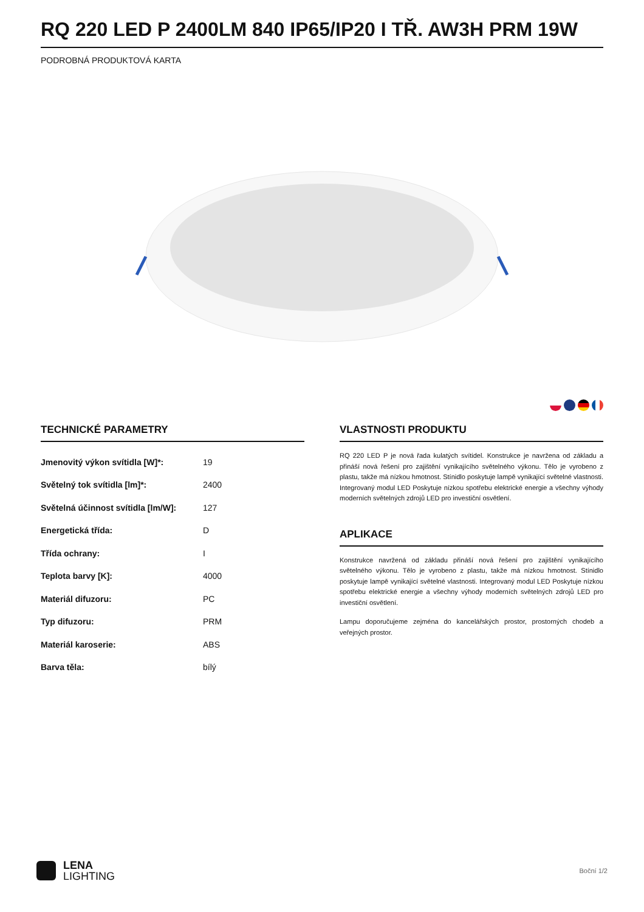RQ 220 LED P 2400LM 840 IP65/IP20 I TŘ. AW3H PRM 19W
PODROBNÁ PRODUKTOVÁ KARTA
TECHNICKÉ PARAMETRY
| Jmenovitý výkon svítidla [W]*: | 19 |
| Světelný tok svítidla [lm]*: | 2400 |
| Světelná účinnost svítidla [lm/W]: | 127 |
| Energetická třída: | D |
| Třída ochrany: | I |
| Teplota barvy [K]: | 4000 |
| Materiál difuzoru: | PC |
| Typ difuzoru: | PRM |
| Materiál karoserie: | ABS |
| Barva těla: | bílý |
VLASTNOSTI PRODUKTU
RQ 220 LED P je nová řada kulatých svítidel. Konstrukce je navržena od základu a přináší nová řešení pro zajištění vynikajícího světelného výkonu. Tělo je vyrobeno z plastu, takže má nízkou hmotnost. Stínidlo poskytuje lampě vynikající světelné vlastnosti. Integrovaný modul LED Poskytuje nízkou spotřebu elektrické energie a všechny výhody moderních světelných zdrojů LED pro investiční osvětlení.
APLIKACE
Konstrukce navržená od základu přináší nová řešení pro zajištění vynikajícího světelného výkonu. Tělo je vyrobeno z plastu, takže má nízkou hmotnost. Stínidlo poskytuje lampě vynikající světelné vlastnosti. Integrovaný modul LED Poskytuje nízkou spotřebu elektrické energie a všechny výhody moderních světelných zdrojů LED pro investiční osvětlení.
Lampu doporučujeme zejména do kancelářských prostor, prostorných chodeb a veřejných prostor.
LENA
LIGHTING
Boční 1/2